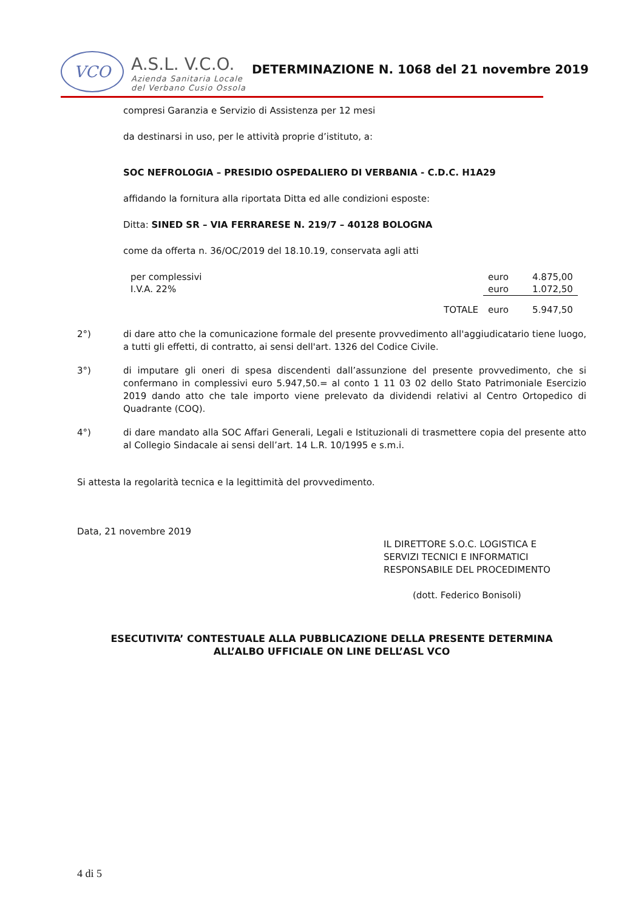VCO
A.S.L. V.C.O.
Azienda Sanitaria Locale
del Verbano Cusio Ossola
DETERMINAZIONE N. 1068 del 21 novembre 2019
compresi Garanzia e Servizio di Assistenza per 12 mesi
da destinarsi in uso, per le attività proprie d’istituto, a:
SOC NEFROLOGIA – PRESIDIO OSPEDALIERO DI VERBANIA - C.D.C. H1A29
affidando la fornitura alla riportata Ditta ed alle condizioni esposte:
Ditta: SINED SR – VIA FERRARESE N. 219/7 – 40128 BOLOGNA
come da offerta n. 36/OC/2019 del 18.10.19, conservata agli atti
| per complessivi | | euro | 4.875,00 |
| I.V.A. 22% | | euro | 1.072,50 |
| | TOTALE | euro | 5.947,50 |
2°) di dare atto che la comunicazione formale del presente provvedimento all'aggiudicatario tiene luogo, a tutti gli effetti, di contratto, ai sensi dell'art. 1326 del Codice Civile.
3°) di imputare gli oneri di spesa discendenti dall’assunzione del presente provvedimento, che si confermano in complessivi euro 5.947,50.= al conto 1 11 03 02 dello Stato Patrimoniale Esercizio 2019 dando atto che tale importo viene prelevato da dividendi relativi al Centro Ortopedico di Quadrante (COQ).
4°) di dare mandato alla SOC Affari Generali, Legali e Istituzionali di trasmettere copia del presente atto al Collegio Sindacale ai sensi dell’art. 14 L.R. 10/1995 e s.m.i.
Si attesta la regolarità tecnica e la legittimità del provvedimento.
Data, 21 novembre 2019
IL DIRETTORE S.O.C. LOGISTICA E
SERVIZI TECNICI E INFORMATICI
RESPONSABILE DEL PROCEDIMENTO
(dott. Federico Bonisoli)
ESECUTIVITA’ CONTESTUALE ALLA PUBBLICAZIONE DELLA PRESENTE DETERMINA
ALL’ALBO UFFICIALE ON LINE DELL’ASL VCO
4 di 5